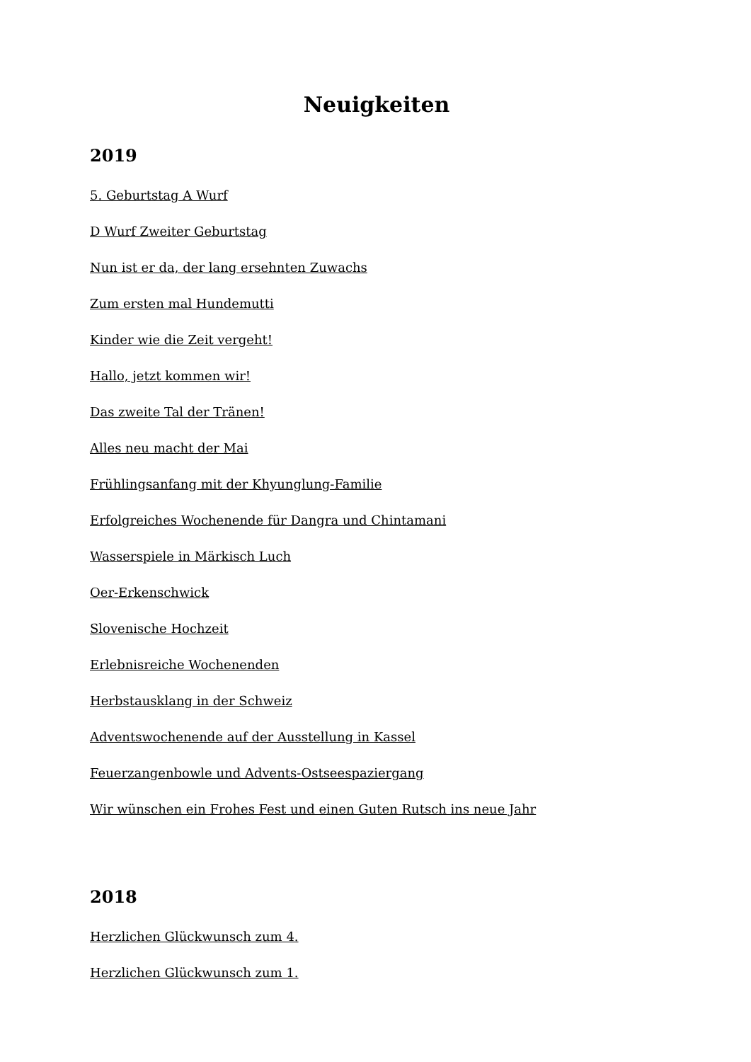Neuigkeiten
2019
5. Geburtstag A Wurf
D Wurf Zweiter Geburtstag
Nun ist er da, der lang ersehnten Zuwachs
Zum ersten mal Hundemutti
Kinder wie die Zeit vergeht!
Hallo, jetzt kommen wir!
Das zweite Tal der Tränen!
Alles neu macht der Mai
Frühlingsanfang mit der Khyunglung-Familie
Erfolgreiches Wochenende für Dangra und Chintamani
Wasserspiele in Märkisch Luch
Oer-Erkenschwick
Slovenische Hochzeit
Erlebnisreiche Wochenenden
Herbstausklang in der Schweiz
Adventswochenende auf der Ausstellung in Kassel
Feuerzangenbowle und Advents-Ostseespaziergang
Wir wünschen ein Frohes Fest und einen Guten Rutsch ins neue Jahr
2018
Herzlichen Glückwunsch zum 4.
Herzlichen Glückwunsch zum 1.